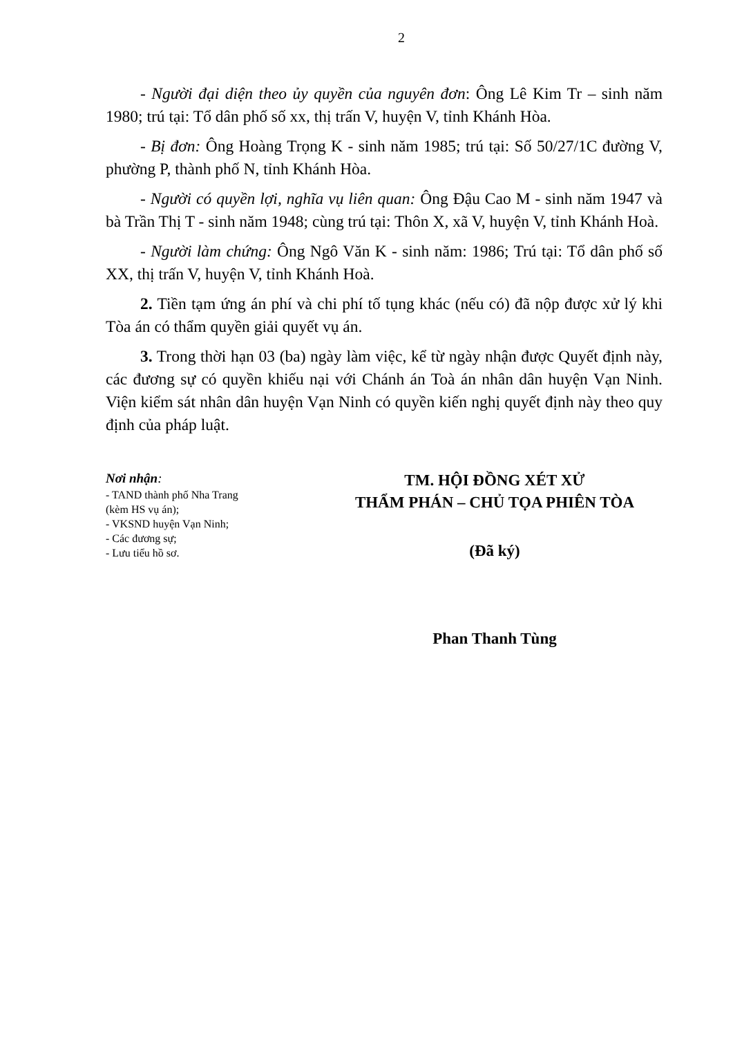2
- Người đại diện theo ủy quyền của nguyên đơn: Ông Lê Kim Tr – sinh năm 1980; trú tại: Tổ dân phố số xx, thị trấn V, huyện V, tỉnh Khánh Hòa.
- Bị đơn: Ông Hoàng Trọng K - sinh năm 1985; trú tại: Số 50/27/1C đường V, phường P, thành phố N, tỉnh Khánh Hòa.
- Người có quyền lợi, nghĩa vụ liên quan: Ông Đậu Cao M - sinh năm 1947 và bà Trần Thị T - sinh năm 1948; cùng trú tại: Thôn X, xã V, huyện V, tỉnh Khánh Hoà.
- Người làm chứng: Ông Ngô Văn K - sinh năm: 1986; Trú tại: Tổ dân phố số XX, thị trấn V, huyện V, tỉnh Khánh Hoà.
2. Tiền tạm ứng án phí và chi phí tố tụng khác (nếu có) đã nộp được xử lý khi Tòa án có thẩm quyền giải quyết vụ án.
3. Trong thời hạn 03 (ba) ngày làm việc, kể từ ngày nhận được Quyết định này, các đương sự có quyền khiếu nại với Chánh án Toà án nhân dân huyện Vạn Ninh. Viện kiểm sát nhân dân huyện Vạn Ninh có quyền kiến nghị quyết định này theo quy định của pháp luật.
Nơi nhận:
- TAND thành phố Nha Trang
(kèm HS vụ án);
- VKSND huyện Vạn Ninh;
- Các đương sự;
- Lưu tiểu hồ sơ.
TM. HỘI ĐỒNG XÉT XỬ
THẨM PHÁN – CHỦ TỌA PHIÊN TÒA
(Đã ký)
Phan Thanh Tùng